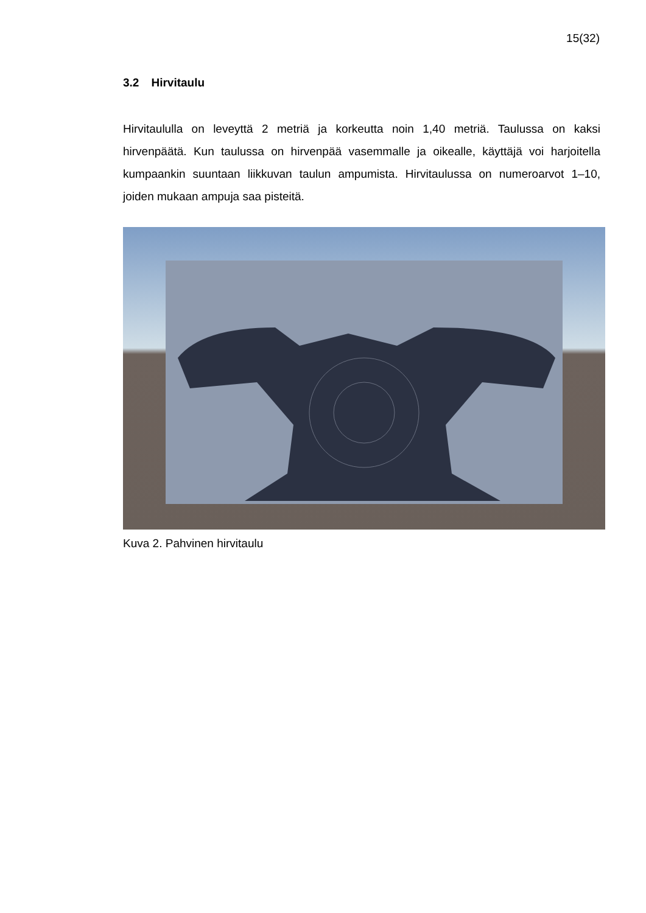15(32)
3.2 Hirvitaulu
Hirvitaululla on leveyttä 2 metriä ja korkeutta noin 1,40 metriä. Taulussa on kaksi hirvenpäätä. Kun taulussa on hirvenpää vasemmalle ja oikealle, käyttäjä voi harjoitella kumpaankin suuntaan liikkuvan taulun ampumista. Hirvitaulussa on numeroarvot 1–10, joiden mukaan ampuja saa pisteitä.
Kuva 2. Pahvinen hirvitaulu